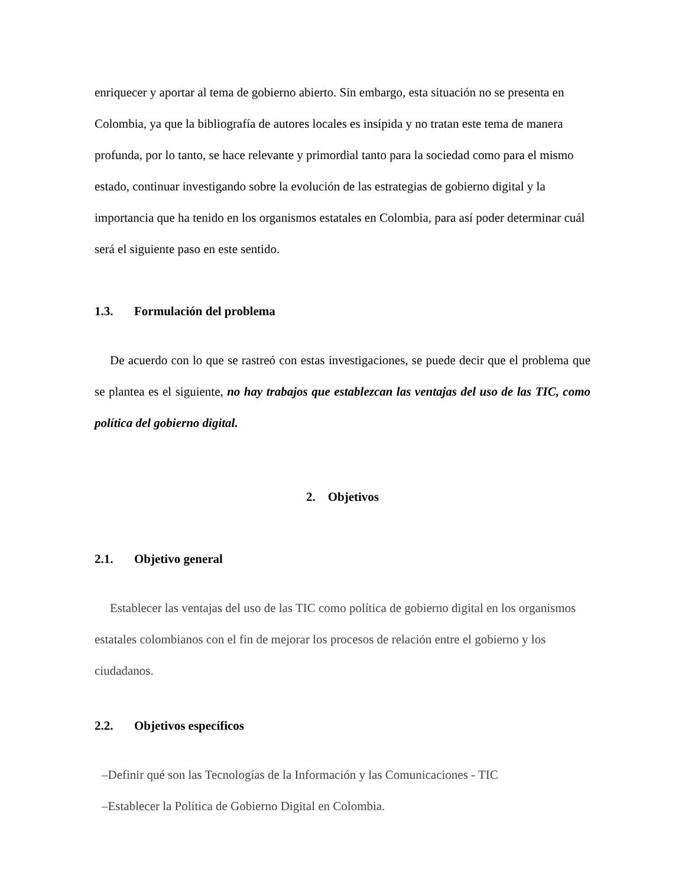enriquecer y aportar al tema de gobierno abierto. Sin embargo, esta situación no se presenta en Colombia, ya que la bibliografía de autores locales es insípida y no tratan este tema de manera profunda, por lo tanto, se hace relevante y primordial tanto para la sociedad como para el mismo estado, continuar investigando sobre la evolución de las estrategias de gobierno digital y la importancia que ha tenido en los organismos estatales en Colombia, para así poder determinar cuál será el siguiente paso en este sentido.
1.3. Formulación del problema
De acuerdo con lo que se rastreó con estas investigaciones, se puede decir que el problema que se plantea es el siguiente, no hay trabajos que establezcan las ventajas del uso de las TIC, como política del gobierno digital.
2. Objetivos
2.1. Objetivo general
Establecer las ventajas del uso de las TIC como política de gobierno digital en los organismos estatales colombianos con el fin de mejorar los procesos de relación entre el gobierno y los ciudadanos.
2.2. Objetivos específicos
–Definir qué son las Tecnologías de la Información y las Comunicaciones - TIC
–Establecer la Política de Gobierno Digital en Colombia.